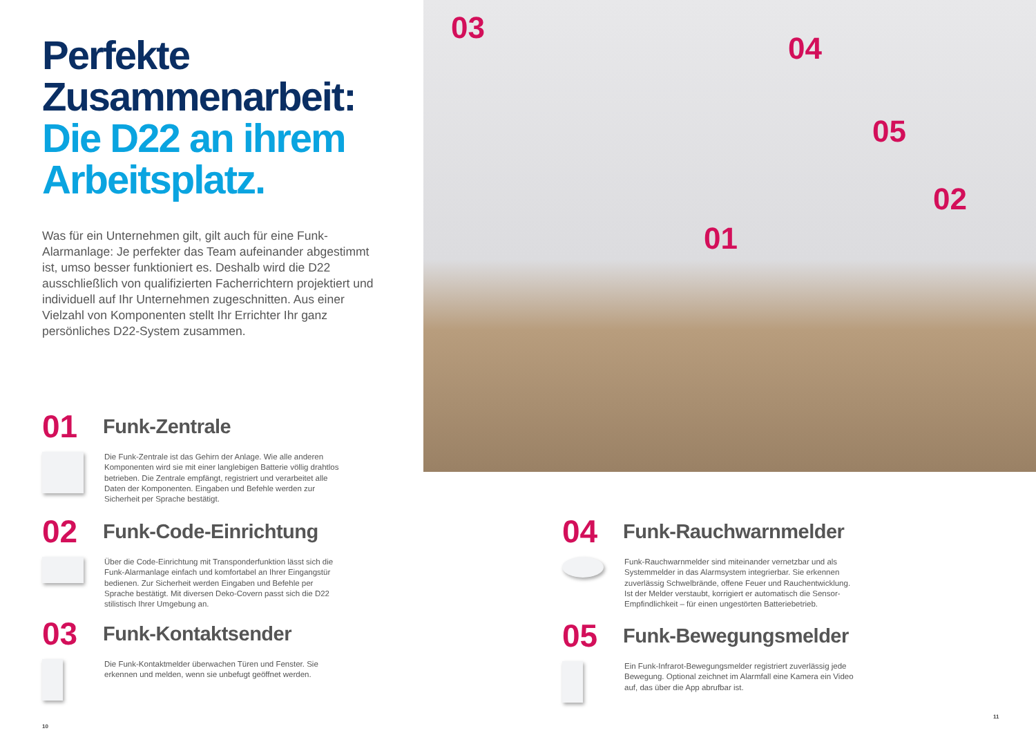Perfekte Zusammenarbeit:
Die D22 an ihrem Arbeitsplatz.
Was für ein Unternehmen gilt, gilt auch für eine Funk-Alarmanlage: Je perfekter das Team aufeinander abgestimmt ist, umso besser funktioniert es. Deshalb wird die D22 ausschließlich von qualifizierten Facherrichtern projektiert und individuell auf Ihr Unternehmen zugeschnitten. Aus einer Vielzahl von Komponenten stellt Ihr Errichter Ihr ganz persönliches D22-System zusammen.
03
04
05
02
01
01 Funk-Zentrale
Die Funk-Zentrale ist das Gehirn der Anlage. Wie alle anderen Komponenten wird sie mit einer langlebigen Batterie völlig drahtlos betrieben. Die Zentrale empfängt, registriert und verarbeitet alle Daten der Komponenten. Eingaben und Befehle werden zur Sicherheit per Sprache bestätigt.
02 Funk-Code-Einrichtung
Über die Code-Einrichtung mit Transponderfunktion lässt sich die Funk-Alarmanlage einfach und komfortabel an Ihrer Eingangstür bedienen. Zur Sicherheit werden Eingaben und Befehle per Sprache bestätigt. Mit diversen Deko-Covern passt sich die D22 stilistisch Ihrer Umgebung an.
03 Funk-Kontaktsender
Die Funk-Kontaktmelder überwachen Türen und Fenster. Sie erkennen und melden, wenn sie unbefugt geöffnet werden.
04 Funk-Rauchwarnmelder
Funk-Rauchwarnmelder sind miteinander vernetzbar und als Systemmelder in das Alarmsystem integrierbar. Sie erkennen zuverlässig Schwelbrände, offene Feuer und Rauchentwicklung. Ist der Melder verstaubt, korrigiert er automatisch die Sensor-Empfindlichkeit – für einen ungestörten Batteriebetrieb.
05 Funk-Bewegungsmelder
Ein Funk-Infrarot-Bewegungsmelder registriert zuverlässig jede Bewegung. Optional zeichnet im Alarmfall eine Kamera ein Video auf, das über die App abrufbar ist.
10
11